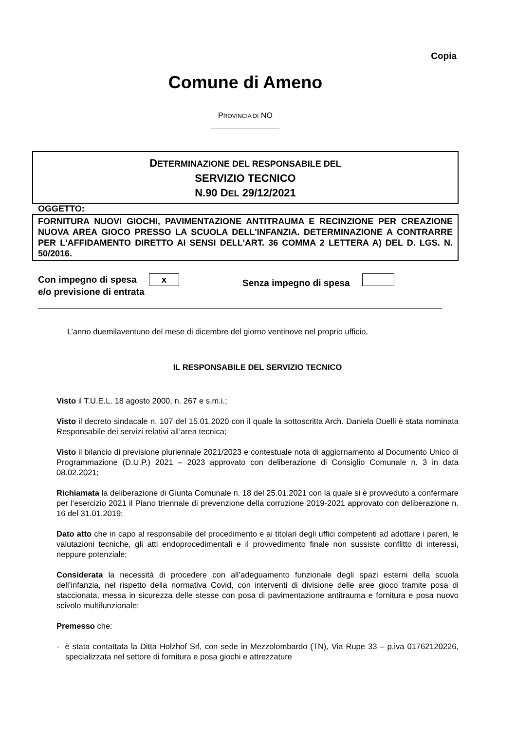Copia
Comune di Ameno
PROVINCIA DI NO
DETERMINAZIONE DEL RESPONSABILE DEL
SERVIZIO TECNICO
N.90 DEL 29/12/2021
OGGETTO:
FORNITURA NUOVI GIOCHI, PAVIMENTAZIONE ANTITRAUMA E RECINZIONE PER CREAZIONE NUOVA AREA GIOCO PRESSO LA SCUOLA DELL'INFANZIA. DETERMINAZIONE A CONTRARRE PER L'AFFIDAMENTO DIRETTO AI SENSI DELL'ART. 36 COMMA 2 LETTERA A) DEL D. LGS. N. 50/2016.
Con impegno di spesa x
e/o previsione di entrata
Senza impegno di spesa
L’anno duemilaventuno del mese di dicembre del giorno ventinove nel proprio ufficio,
IL RESPONSABILE DEL SERVIZIO TECNICO
Visto il T.U.E.L. 18 agosto 2000, n. 267 e s.m.i.;
Visto il decreto sindacale n. 107 del 15.01.2020 con il quale la sottoscritta Arch. Daniela Duelli è stata nominata Responsabile dei servizi relativi all’area tecnica;
Visto il bilancio di previsione pluriennale 2021/2023 e contestuale nota di aggiornamento al Documento Unico di Programmazione (D.U.P.) 2021 – 2023 approvato con deliberazione di Consiglio Comunale n. 3 in data 08.02.2021;
Richiamata la deliberazione di Giunta Comunale n. 18 del 25.01.2021 con la quale si è provveduto a confermare per l’esercizio 2021 il Piano triennale di prevenzione della corruzione 2019-2021 approvato con deliberazione n. 16 del 31.01.2019;
Dato atto che in capo al responsabile del procedimento e ai titolari degli uffici competenti ad adottare i pareri, le valutazioni tecniche, gli atti endoprocedimentali e il provvedimento finale non sussiste conflitto di interessi, neppure potenziale;
Considerata la necessità di procedere con all’adeguamento funzionale degli spazi esterni della scuola dell’infanzia, nel rispetto della normativa Covid, con interventi di divisione delle aree gioco tramite posa di staccionata, messa in sicurezza delle stesse con posa di pavimentazione antitrauma e fornitura e posa nuovo scivolo multifunzionale;
Premesso che:
- è stata contattata la Ditta Holzhof Srl, con sede in Mezzolombardo (TN), Via Rupe 33 – p.iva 01762120226, specializzata nel settore di fornitura e posa giochi e attrezzature